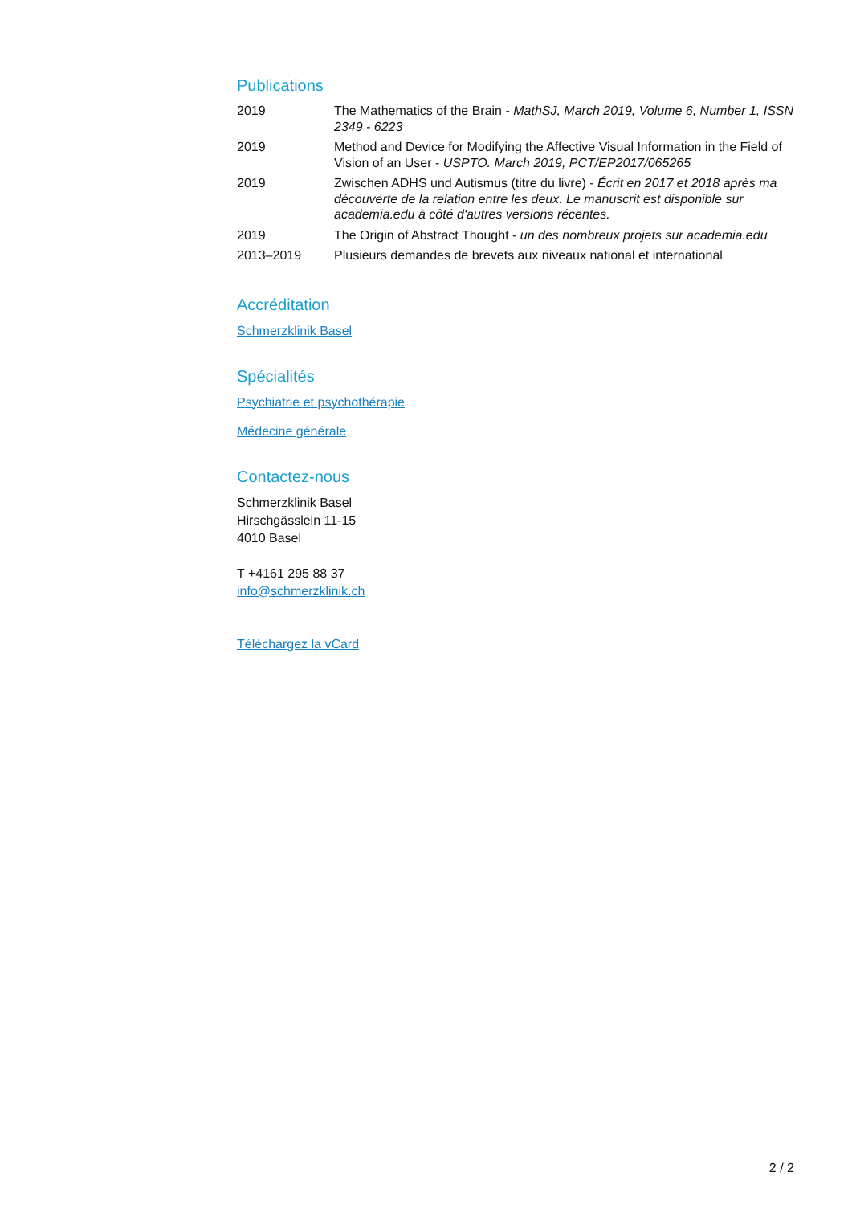Publications
| 2019 | The Mathematics of the Brain - MathSJ, March 2019, Volume 6, Number 1, ISSN 2349 - 6223 |
| 2019 | Method and Device for Modifying the Affective Visual Information in the Field of Vision of an User - USPTO. March 2019, PCT/EP2017/065265 |
| 2019 | Zwischen ADHS und Autismus (titre du livre) - Écrit en 2017 et 2018 après ma découverte de la relation entre les deux. Le manuscrit est disponible sur academia.edu à côté d'autres versions récentes. |
| 2019 | The Origin of Abstract Thought - un des nombreux projets sur academia.edu |
| 2013–2019 | Plusieurs demandes de brevets aux niveaux national et international |
Accréditation
Schmerzklinik Basel
Spécialités
Psychiatrie et psychothérapie
Médecine générale
Contactez-nous
Schmerzklinik Basel
Hirschgässlein 11-15
4010 Basel
T +4161 295 88 37
info@schmerzklinik.ch
Téléchargez la vCard
2 / 2